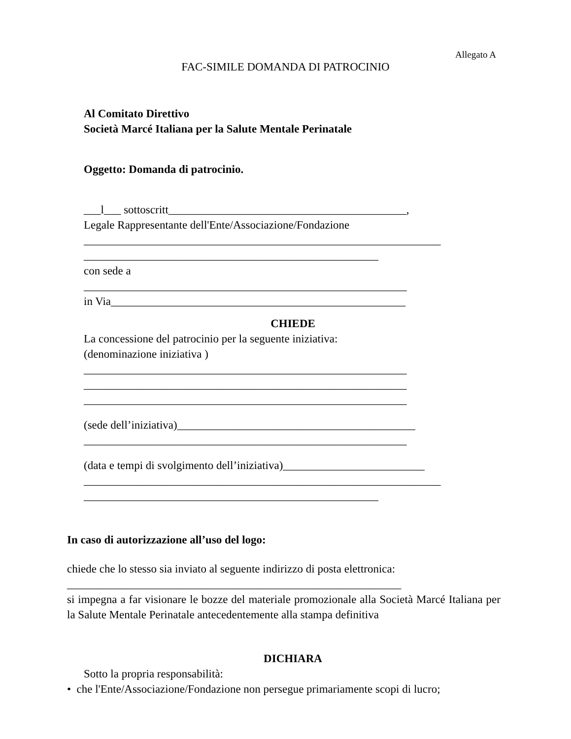Allegato A
FAC-SIMILE DOMANDA DI PATROCINIO
Al Comitato Direttivo
Società Marcé Italiana per la Salute Mentale Perinatale
Oggetto: Domanda di patrocinio.
___l___ sottoscritt__________________________________________,
Legale Rappresentante dell'Ente/Associazione/Fondazione
_______________________________________________________________
____________________________________________________
con sede a
_________________________________________________________
in Via____________________________________________________
CHIEDE
La concessione del patrocinio per la seguente iniziativa:
(denominazione iniziativa )
_________________________________________________________
_________________________________________________________
_________________________________________________________
(sede dell’iniziativa)__________________________________________
_________________________________________________________
(data e tempi di svolgimento dell’iniziativa)_________________________
_______________________________________________________________
____________________________________________________
In caso di autorizzazione all’uso del logo:
chiede che lo stesso sia inviato al seguente indirizzo di posta elettronica:
___________________________________________________________
si impegna a far visionare le bozze del materiale promozionale alla Società Marcé Italiana per la Salute Mentale Perinatale antecedentemente alla stampa definitiva
DICHIARA
Sotto la propria responsabilità:
• che l'Ente/Associazione/Fondazione non persegue primariamente scopi di lucro;